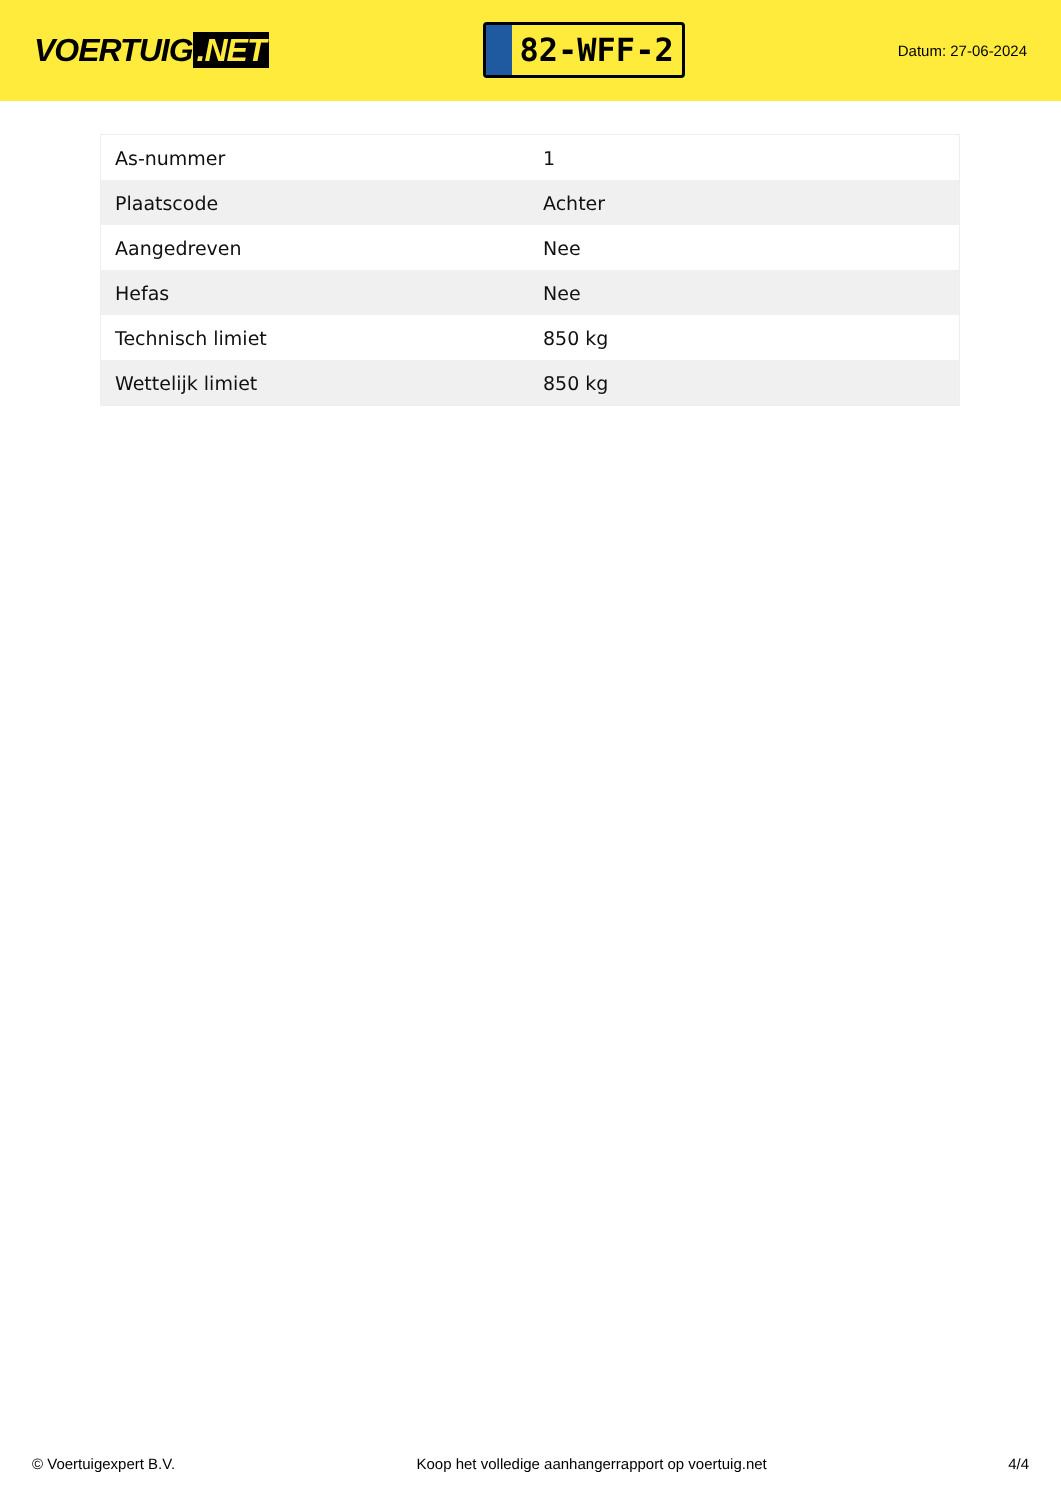VOERTUIG.NET
82-WFF-2
Datum: 27-06-2024
| As-nummer | 1 |
| Plaatscode | Achter |
| Aangedreven | Nee |
| Hefas | Nee |
| Technisch limiet | 850 kg |
| Wettelijk limiet | 850 kg |
© Voertuigexpert B.V. Koop het volledige aanhangerrapport op voertuig.net 4/4